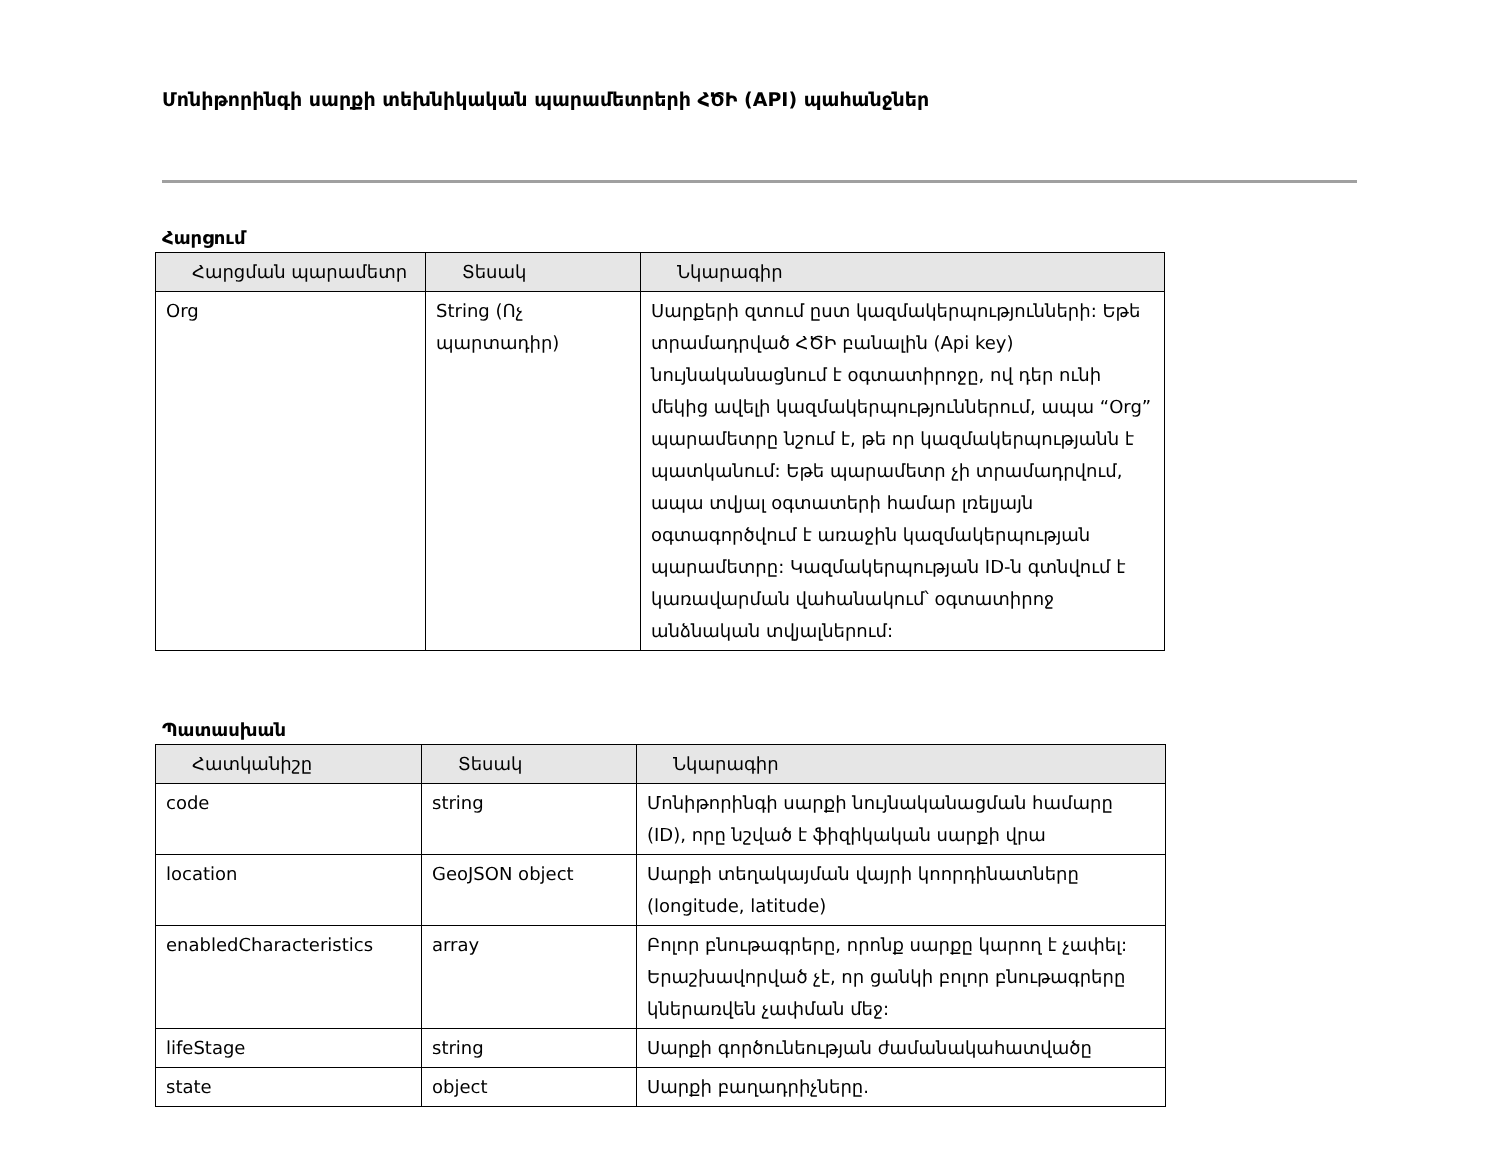Մոնիթորինգի սարքի տեխնիկական պարամետրերի ՀԾԻ (API) պահանջներ
Հարցում
| Հարցման պարամետր | Տեսակ | Նկարագիր |
| --- | --- | --- |
| Org | String (Ոչ պարտադիր) | Սարքերի զտում ըստ կազմակերպությունների: Եթե տրամադրված ՀԾԻ բանալին (Api key) նույնականացնում է օգտատիրոջը, ով դեր ունի մեկից ավելի կազմակերպություններում, ապա “Org” պարամետրը նշում է, թե որ կազմակերպությանն է պատկանում: Եթե պարամետր չի տրամադրվում, ապա տվյալ օգտատերի համար լռելյայն օգտագործվում է առաջին կազմակերպության պարամետրը: Կազմակերպության ID-ն գտնվում է կառավարման վահանակում՝ օգտատիրոջ անձնական տվյալներում: |
Պատասխան
| Հատկանիշը | Տեսակ | Նկարագիր |
| --- | --- | --- |
| code | string | Մոնիթորինգի սարքի նույնականացման համարը (ID), որը նշված է ֆիզիկական սարքի վրա |
| location | GeoJSON object | Սարքի տեղակայման վայրի կոորդինատները (longitude, latitude) |
| enabledCharacteristics | array | Բոլոր բնութագրերը, որոնք սարքը կարող է չափել: Երաշխավորված չէ, որ ցանկի բոլոր բնութագրերը կներառվեն չափման մեջ: |
| lifeStage | string | Սարքի գործունեության ժամանակահատվածը |
| state | object | Սարքի բաղադրիչները. |